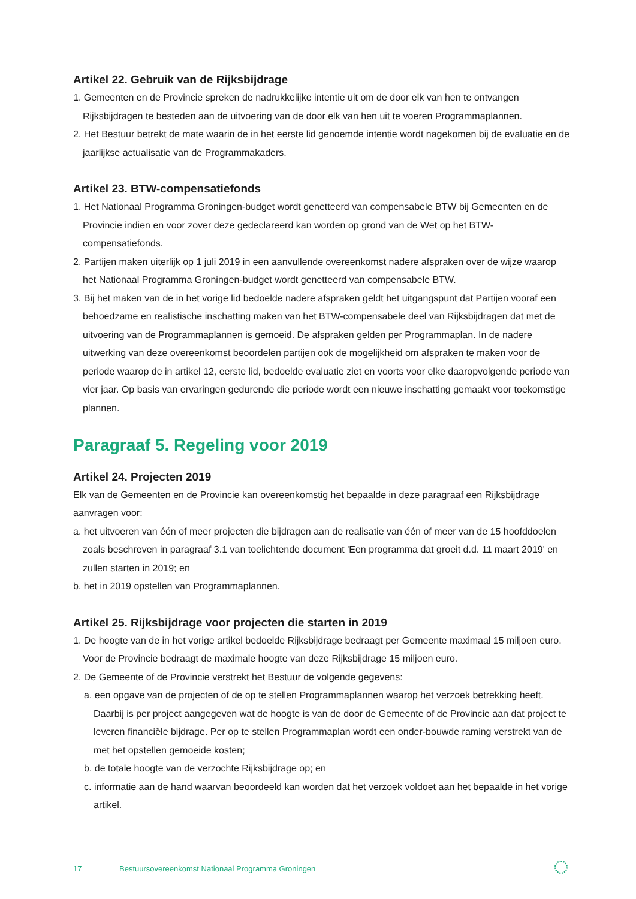Artikel 22. Gebruik van de Rijksbijdrage
1. Gemeenten en de Provincie spreken de nadrukkelijke intentie uit om de door elk van hen te ontvangen Rijksbijdragen te besteden aan de uitvoering van de door elk van hen uit te voeren Programmaplannen.
2. Het Bestuur betrekt de mate waarin de in het eerste lid genoemde intentie wordt nagekomen bij de evaluatie en de jaarlijkse actualisatie van de Programmakaders.
Artikel 23. BTW-compensatiefonds
1. Het Nationaal Programma Groningen-budget wordt genetteerd van compensabele BTW bij Gemeenten en de Provincie indien en voor zover deze gedeclareerd kan worden op grond van de Wet op het BTW-compensatiefonds.
2. Partijen maken uiterlijk op 1 juli 2019 in een aanvullende overeenkomst nadere afspraken over de wijze waarop het Nationaal Programma Groningen-budget wordt genetteerd van compensabele BTW.
3. Bij het maken van de in het vorige lid bedoelde nadere afspraken geldt het uitgangspunt dat Partijen vooraf een behoedzame en realistische inschatting maken van het BTW-compensabele deel van Rijksbijdragen dat met de uitvoering van de Programmaplannen is gemoeid. De afspraken gelden per Programmaplan. In de nadere uitwerking van deze overeenkomst beoordelen partijen ook de mogelijkheid om afspraken te maken voor de periode waarop de in artikel 12, eerste lid, bedoelde evaluatie ziet en voorts voor elke daaropvolgende periode van vier jaar. Op basis van ervaringen gedurende die periode wordt een nieuwe inschatting gemaakt voor toekomstige plannen.
Paragraaf 5. Regeling voor 2019
Artikel 24. Projecten 2019
Elk van de Gemeenten en de Provincie kan overeenkomstig het bepaalde in deze paragraaf een Rijksbijdrage aanvragen voor:
a. het uitvoeren van één of meer projecten die bijdragen aan de realisatie van één of meer van de 15 hoofddoelen zoals beschreven in paragraaf 3.1 van toelichtende document 'Een programma dat groeit d.d. 11 maart 2019' en zullen starten in 2019; en
b. het in 2019 opstellen van Programmaplannen.
Artikel 25. Rijksbijdrage voor projecten die starten in 2019
1. De hoogte van de in het vorige artikel bedoelde Rijksbijdrage bedraagt per Gemeente maximaal 15 miljoen euro. Voor de Provincie bedraagt de maximale hoogte van deze Rijksbijdrage 15 miljoen euro.
2. De Gemeente of de Provincie verstrekt het Bestuur de volgende gegevens:
a. een opgave van de projecten of de op te stellen Programmaplannen waarop het verzoek betrekking heeft. Daarbij is per project aangegeven wat de hoogte is van de door de Gemeente of de Provincie aan dat project te leveren financiële bijdrage. Per op te stellen Programmaplan wordt een onder-bouwde raming verstrekt van de met het opstellen gemoeide kosten;
b. de totale hoogte van de verzochte Rijksbijdrage op; en
c. informatie aan de hand waarvan beoordeeld kan worden dat het verzoek voldoet aan het bepaalde in het vorige artikel.
17 Bestuursovereenkomst Nationaal Programma Groningen